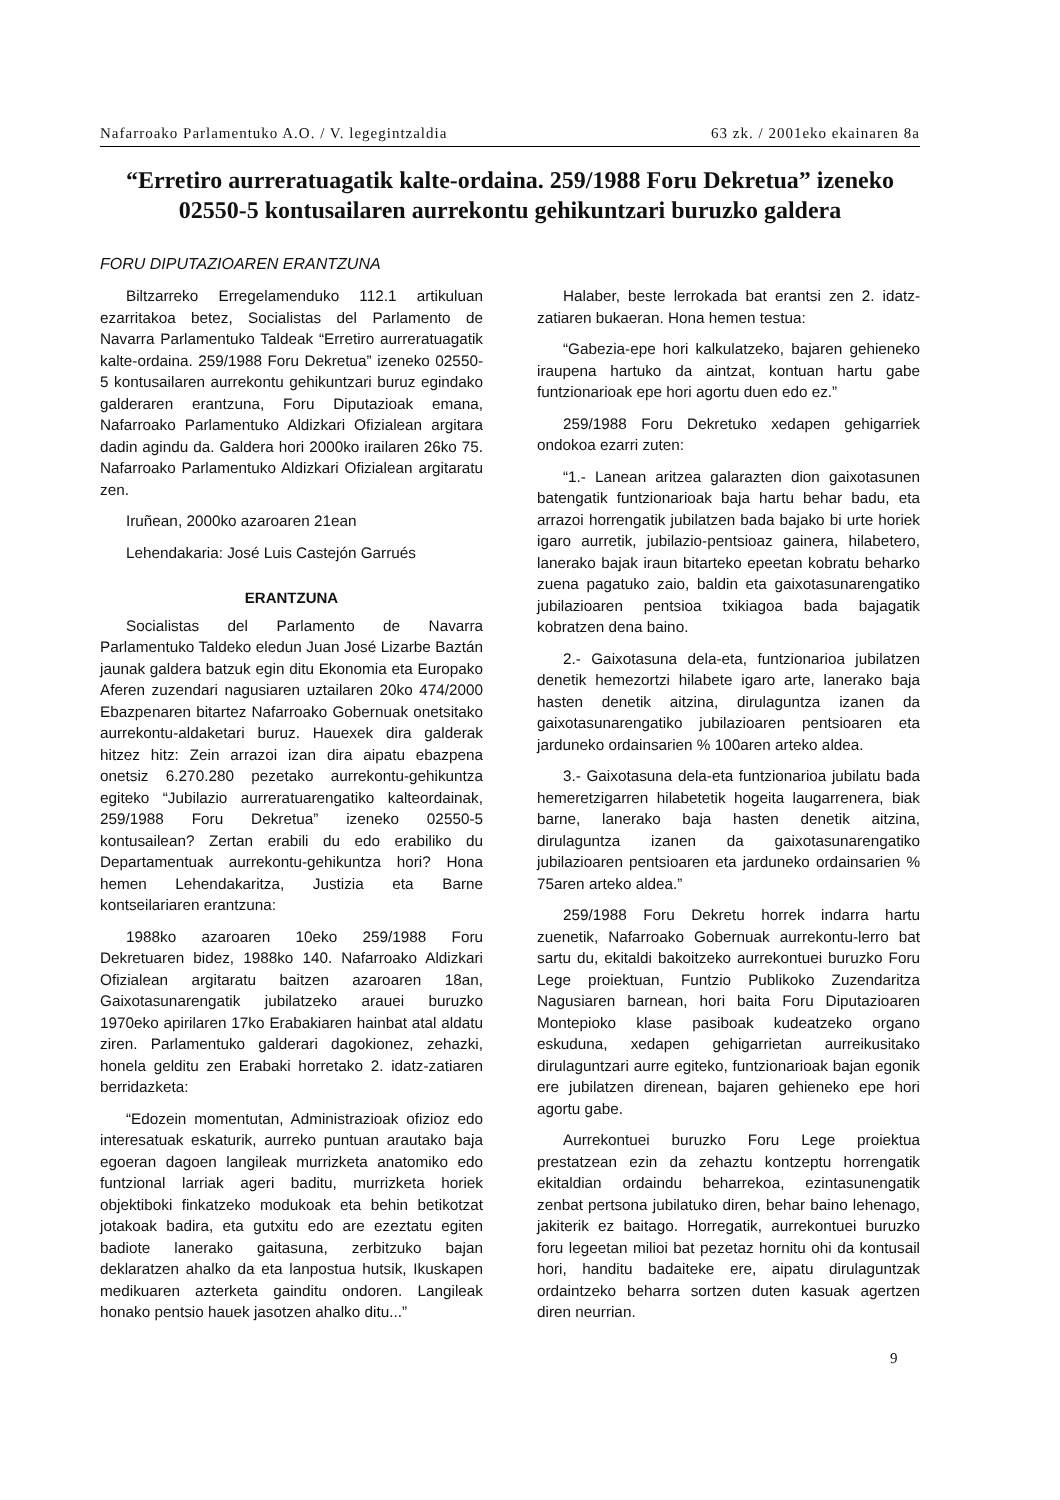Nafarroako Parlamentuko A.O. / V. legegintzaldia 63 zk. / 2001eko ekainaren 8a
“Erretiro aurreratuagatik kalte-ordaina. 259/1988 Foru Dekretua” izeneko 02550-5 kontusailaren aurrekontu gehikuntzari buruzko galdera
FORU DIPUTAZIOAREN ERANTZUNA
Biltzarreko Erregelamenduko 112.1 artikuluan ezarritakoa betez, Socialistas del Parlamento de Navarra Parlamentuko Taldeak “Erretiro aurreratuagatik kalte-ordaina. 259/1988 Foru Dekretua” izeneko 02550-5 kontusailaren aurrekontu gehikuntzari buruz egindako galderaren erantzuna, Foru Diputazioak emana, Nafarroako Parlamentuko Aldizkari Ofizialean argitara dadin agindu da. Galdera hori 2000ko irailaren 26ko 75. Nafarroako Parlamentuko Aldizkari Ofizialean argitaratu zen.
Iruñean, 2000ko azaroaren 21ean
Lehendakaria: José Luis Castejón Garrués
ERANTZUNA
Socialistas del Parlamento de Navarra Parlamentuko Taldeko eledun Juan José Lizarbe Baztán jaunak galdera batzuk egin ditu Ekonomia eta Europako Aferen zuzendari nagusiaren uztailaren 20ko 474/2000 Ebazpenaren bitartez Nafarroako Gobernuak onetsitako aurrekontu-aldaketari buruz. Hauexek dira galderak hitzez hitz: Zein arrazoi izan dira aipatu ebazpena onetsiz 6.270.280 pezetako aurrekontu-gehikuntza egiteko “Jubilazio aurreratuarengatiko kalteordainak, 259/1988 Foru Dekretua” izeneko 02550-5 kontusailean? Zertan erabili du edo erabiliko du Departamentuak aurrekontu-gehikuntza hori? Hona hemen Lehendakaritza, Justizia eta Barne kontseilariaren erantzuna:
1988ko azaroaren 10eko 259/1988 Foru Dekretuaren bidez, 1988ko 140. Nafarroako Aldizkari Ofizialean argitaratu baitzen azaroaren 18an, Gaixotasunarengatik jubilatzeko arauei buruzko 1970eko apirilaren 17ko Erabakiaren hainbat atal aldatu ziren. Parlamentuko galderari dagokionez, zehazki, honela gelditu zen Erabaki horretako 2. idatz-zatiaren berridazketa:
“Edozein momentutan, Administrazioak ofizioz edo interesatuak eskaturik, aurreko puntuan arautako baja egoeran dagoen langileak murrizketa anatomiko edo funtzional larriak ageri baditu, murrizketa horiek objektiboki finkatzeko modukoak eta behin betikotzat jotakoak badira, eta gutxitu edo are ezeztatu egiten badiote lanerako gaitasuna, zerbitzuko bajan deklaratzen ahalko da eta lanpostua hutsik, Ikuskapen medikuaren azterketa gainditu ondoren. Langileak honako pentsio hauek jasotzen ahalko ditu...”
Halaber, beste lerrokada bat erantsi zen 2. idatz-zatiaren bukaeran. Hona hemen testua:
“Gabezia-epe hori kalkulatzeko, bajaren gehieneko iraupena hartuko da aintzat, kontuan hartu gabe funtzionarioak epe hori agortu duen edo ez.”
259/1988 Foru Dekretuko xedapen gehigarriek ondokoa ezarri zuten:
“1.- Lanean aritzea galarazten dion gaixotasunen batengatik funtzionarioak baja hartu behar badu, eta arrazoi horrengatik jubilatzen bada bajako bi urte horiek igaro aurretik, jubilazio-pentsioaz gainera, hilabetero, lanerako bajak iraun bitarteko epeetan kobratu beharko zuena pagatuko zaio, baldin eta gaixotasunarengatiko jubilazioaren pentsioa txikiagoa bada bajagatik kobratzen dena baino.
2.- Gaixotasuna dela-eta, funtzionarioa jubilatzen denetik hemezortzi hilabete igaro arte, lanerako baja hasten denetik aitzina, dirulaguntza izanen da gaixotasunarengatiko jubilazioaren pentsioaren eta jarduneko ordainsarien % 100aren arteko aldea.
3.- Gaixotasuna dela-eta funtzionarioa jubilatu bada hemeretzigarren hilabetetik hogeita laugarrenera, biak barne, lanerako baja hasten denetik aitzina, dirulaguntza izanen da gaixotasunarengatiko jubilazioaren pentsioaren eta jarduneko ordainsarien % 75aren arteko aldea.”
259/1988 Foru Dekretu horrek indarra hartu zuenetik, Nafarroako Gobernuak aurrekontu-lerro bat sartu du, ekitaldi bakoitzeko aurrekontuei buruzko Foru Lege proiektuan, Funtzio Publikoko Zuzendaritza Nagusiaren barnean, hori baita Foru Diputazioaren Montepioko klase pasiboak kudeatzeko organo eskuduna, xedapen gehigarrietan aurreikusitako dirulaguntzari aurre egiteko, funtzionarioak bajan egonik ere jubilatzen direnean, bajaren gehieneko epe hori agortu gabe.
Aurrekontuei buruzko Foru Lege proiektua prestatzean ezin da zehaztu kontzeptu horrengatik ekitaldian ordaindu beharrekoa, ezintasunengatik zenbat pertsona jubilatuko diren, behar baino lehenago, jakiterik ez baitago. Horregatik, aurrekontuei buruzko foru legeetan milioi bat pezetaz hornitu ohi da kontusail hori, handitu badaiteke ere, aipatu dirulaguntzak ordaintzeko beharra sortzen duten kasuak agertzen diren neurrian.
9